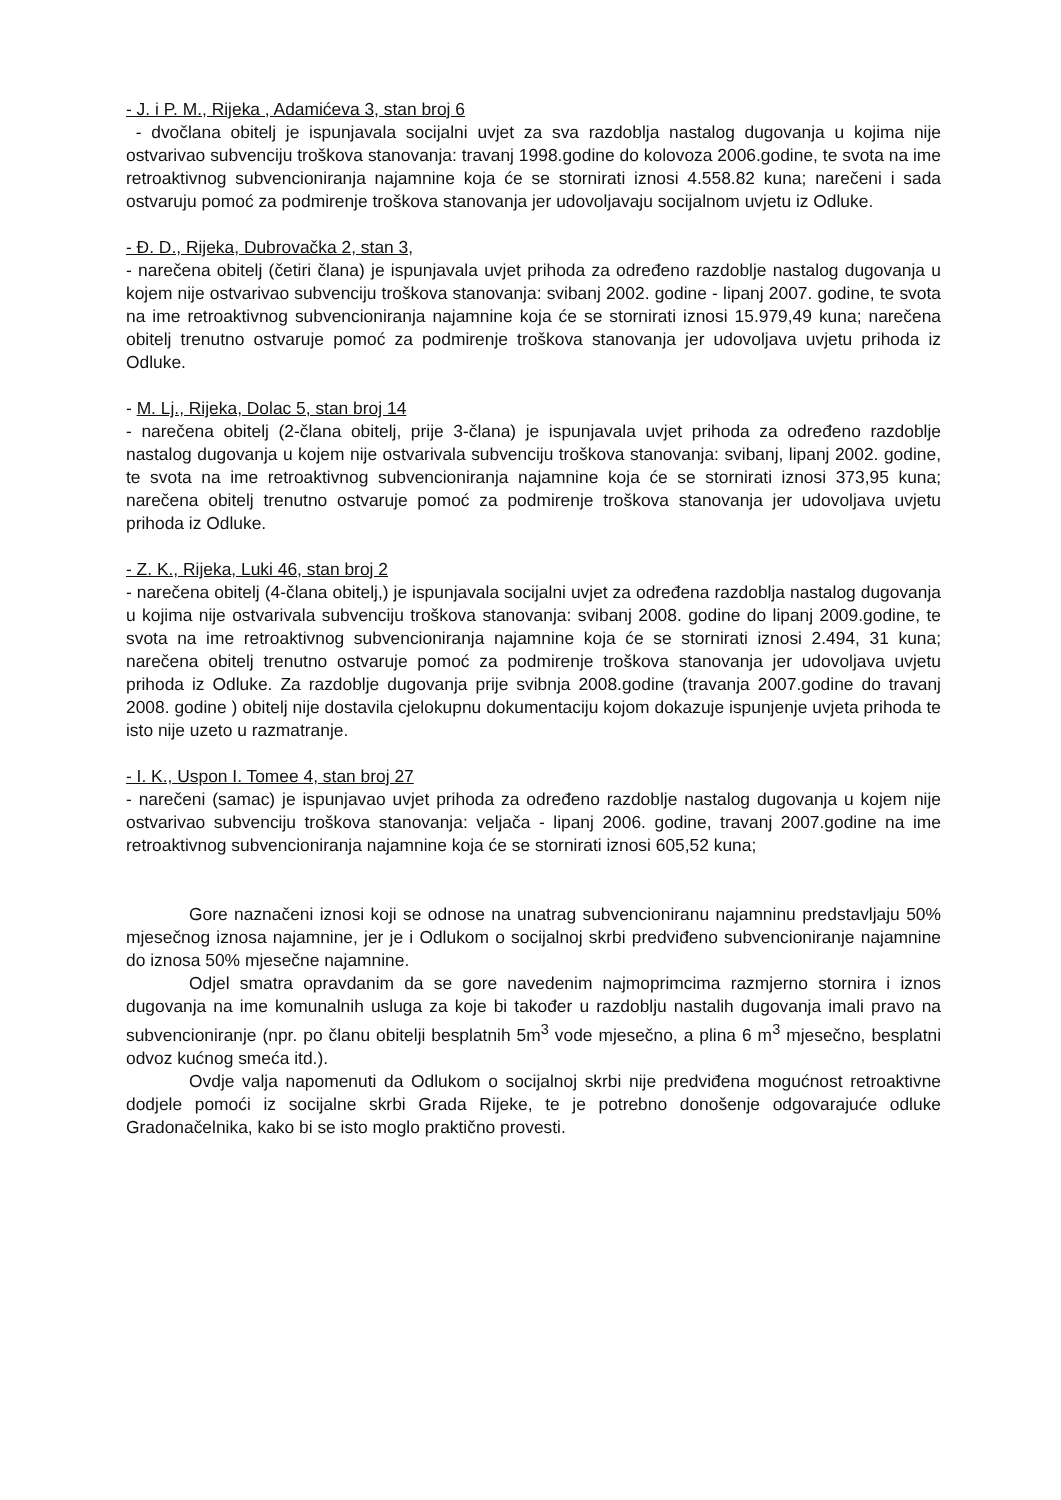- J. i P. M., Rijeka , Adamićeva 3, stan broj 6
- dvočlana obitelj je ispunjavala socijalni uvjet za sva razdoblja nastalog dugovanja u kojima nije ostvarivao subvenciju troškova stanovanja: travanj 1998.godine do kolovoza 2006.godine, te svota na ime retroaktivnog subvencioniranja najamnine koja će se stornirati iznosi 4.558.82 kuna; narečeni i sada ostvaruju pomoć za podmirenje troškova stanovanja jer udovoljavaju socijalnom uvjetu iz Odluke.
- Đ. D., Rijeka, Dubrovačka 2, stan 3,
- narečena obitelj (četiri člana) je ispunjavala uvjet prihoda za određeno razdoblje nastalog dugovanja u kojem nije ostvarivao subvenciju troškova stanovanja: svibanj 2002. godine - lipanj 2007. godine, te svota na ime retroaktivnog subvencioniranja najamnine koja će se stornirati iznosi 15.979,49 kuna; narečena obitelj trenutno ostvaruje pomoć za podmirenje troškova stanovanja jer udovoljava uvjetu prihoda iz Odluke.
- M. Lj., Rijeka, Dolac 5, stan broj 14
- narečena obitelj (2-člana obitelj, prije 3-člana) je ispunjavala uvjet prihoda za određeno razdoblje nastalog dugovanja u kojem nije ostvarivala subvenciju troškova stanovanja: svibanj, lipanj 2002. godine, te svota na ime retroaktivnog subvencioniranja najamnine koja će se stornirati iznosi 373,95 kuna; narečena obitelj trenutno ostvaruje pomoć za podmirenje troškova stanovanja jer udovoljava uvjetu prihoda iz Odluke.
- Z. K., Rijeka, Luki 46, stan broj 2
- narečena obitelj (4-člana obitelj,) je ispunjavala socijalni uvjet za određena razdoblja nastalog dugovanja u kojima nije ostvarivala subvenciju troškova stanovanja: svibanj 2008. godine do lipanj 2009.godine, te svota na ime retroaktivnog subvencioniranja najamnine koja će se stornirati iznosi 2.494, 31 kuna; narečena obitelj trenutno ostvaruje pomoć za podmirenje troškova stanovanja jer udovoljava uvjetu prihoda iz Odluke. Za razdoblje dugovanja prije svibnja 2008.godine (travanja 2007.godine do travanj 2008. godine ) obitelj nije dostavila cjelokupnu dokumentaciju kojom dokazuje ispunjenje uvjeta prihoda te isto nije uzeto u razmatranje.
- I. K., Uspon I. Tomee 4, stan broj 27
- narečeni (samac) je ispunjavao uvjet prihoda za određeno razdoblje nastalog dugovanja u kojem nije ostvarivao subvenciju troškova stanovanja: veljača - lipanj 2006. godine, travanj 2007.godine na ime retroaktivnog subvencioniranja najamnine koja će se stornirati iznosi 605,52 kuna;
Gore naznačeni iznosi koji se odnose na unatrag subvencioniranu najamninu predstavljaju 50% mjesečnog iznosa najamnine, jer je i Odlukom o socijalnoj skrbi predviđeno subvencioniranje najamnine do iznosa 50% mjesečne najamnine.
Odjel smatra opravdanim da se gore navedenim najmoprimcima razmjerno stornira i iznos dugovanja na ime komunalnih usluga za koje bi također u razdoblju nastalih dugovanja imali pravo na subvencioniranje (npr. po članu obitelji besplatnih 5m<sup>3</sup> vode mjesečno, a plina 6 m<sup>3</sup> mjesečno, besplatni odvoz kućnog smeća itd.).
Ovdje valja napomenuti da Odlukom o socijalnoj skrbi nije predviđena mogućnost retroaktivne dodjele pomoći iz socijalne skrbi Grada Rijeke, te je potrebno donošenje odgovarajuće odluke Gradonačelnika, kako bi se isto moglo praktično provesti.